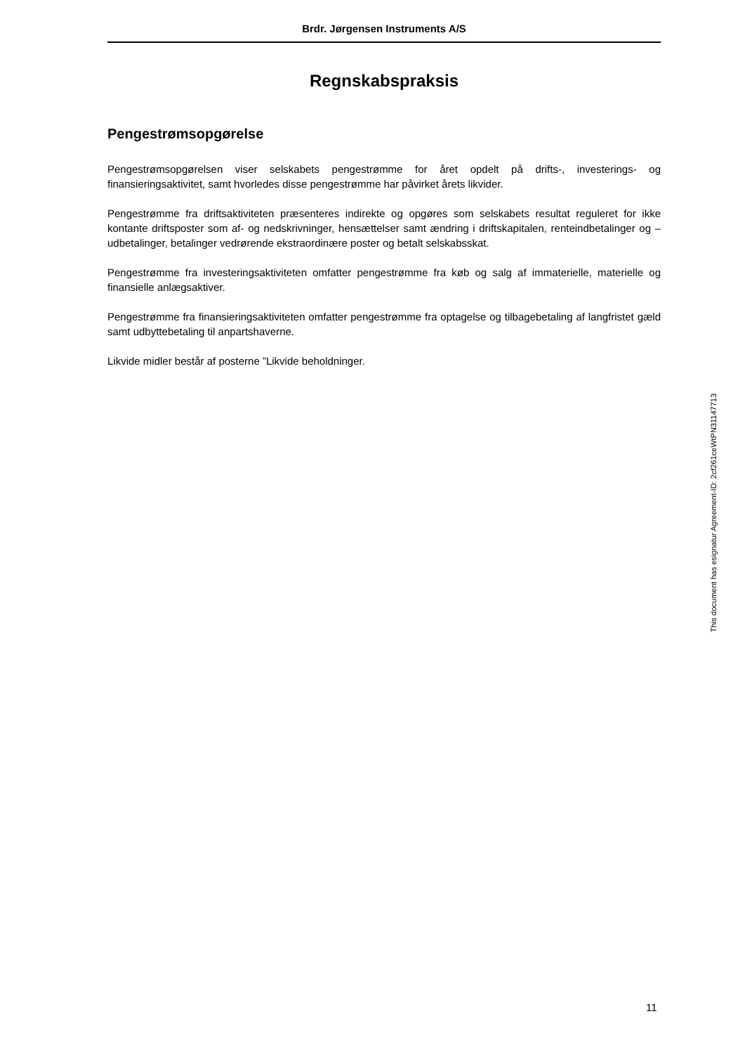Brdr. Jørgensen Instruments A/S
Regnskabspraksis
Pengestrømsopgørelse
Pengestrømsopgørelsen viser selskabets pengestrømme for året opdelt på drifts-, investerings- og finansieringsaktivitet, samt hvorledes disse pengestrømme har påvirket årets likvider.
Pengestrømme fra driftsaktiviteten præsenteres indirekte og opgøres som selskabets resultat reguleret for ikke kontante driftsposter som af- og nedskrivninger, hensættelser samt ændring i driftskapitalen, renteindbetalinger og –udbetalinger, betalinger vedrørende ekstraordinære poster og betalt selskabsskat.
Pengestrømme fra investeringsaktiviteten omfatter pengestrømme fra køb og salg af immaterielle, materielle og finansielle anlægsaktiver.
Pengestrømme fra finansieringsaktiviteten omfatter pengestrømme fra optagelse og tilbagebetaling af langfristet gæld samt udbyttebetaling til anpartshaverne.
Likvide midler består af posterne ”Likvide beholdninger.
This document has esignatur Agreement-ID: 2cf261ceWtPN31147713
11